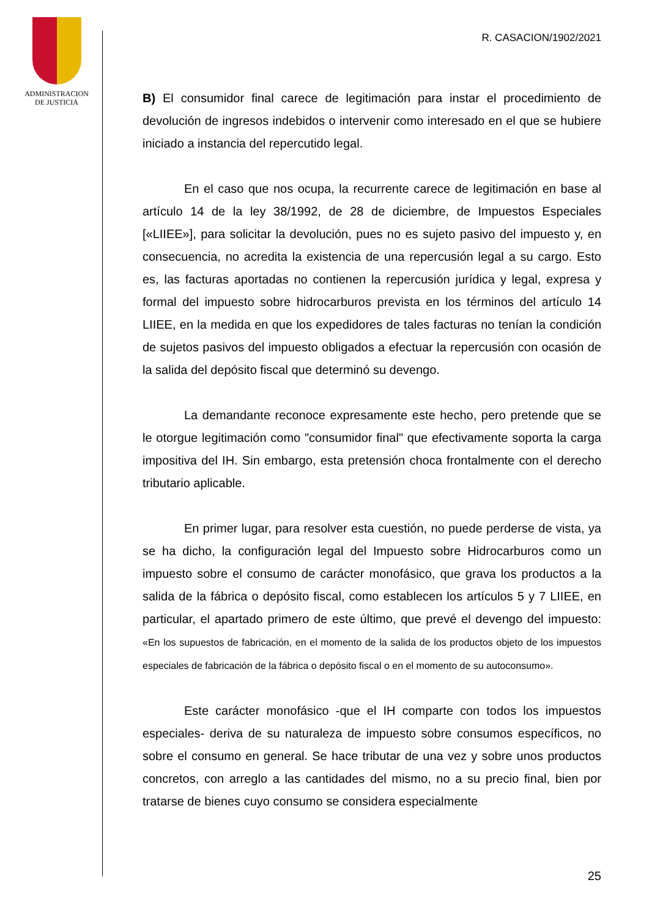ADMINISTRACION
DE JUSTICIA
R. CASACION/1902/2021
B) El consumidor final carece de legitimación para instar el procedimiento de devolución de ingresos indebidos o intervenir como interesado en el que se hubiere iniciado a instancia del repercutido legal.
En el caso que nos ocupa, la recurrente carece de legitimación en base al artículo 14 de la ley 38/1992, de 28 de diciembre, de Impuestos Especiales [«LIIEE»], para solicitar la devolución, pues no es sujeto pasivo del impuesto y, en consecuencia, no acredita la existencia de una repercusión legal a su cargo. Esto es, las facturas aportadas no contienen la repercusión jurídica y legal, expresa y formal del impuesto sobre hidrocarburos prevista en los términos del artículo 14 LIIEE, en la medida en que los expedidores de tales facturas no tenían la condición de sujetos pasivos del impuesto obligados a efectuar la repercusión con ocasión de la salida del depósito fiscal que determinó su devengo.
La demandante reconoce expresamente este hecho, pero pretende que se le otorgue legitimación como "consumidor final" que efectivamente soporta la carga impositiva del IH. Sin embargo, esta pretensión choca frontalmente con el derecho tributario aplicable.
En primer lugar, para resolver esta cuestión, no puede perderse de vista, ya se ha dicho, la configuración legal del Impuesto sobre Hidrocarburos como un impuesto sobre el consumo de carácter monofásico, que grava los productos a la salida de la fábrica o depósito fiscal, como establecen los artículos 5 y 7 LIIEE, en particular, el apartado primero de este último, que prevé el devengo del impuesto: «En los supuestos de fabricación, en el momento de la salida de los productos objeto de los impuestos especiales de fabricación de la fábrica o depósito fiscal o en el momento de su autoconsumo».
Este carácter monofásico -que el IH comparte con todos los impuestos especiales- deriva de su naturaleza de impuesto sobre consumos específicos, no sobre el consumo en general. Se hace tributar de una vez y sobre unos productos concretos, con arreglo a las cantidades del mismo, no a su precio final, bien por tratarse de bienes cuyo consumo se considera especialmente
25